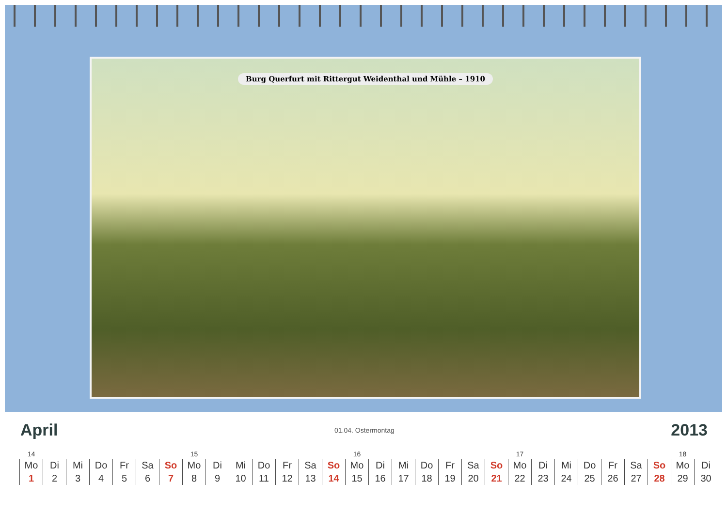Burg Querfurt mit Rittergut Weidenthal und Mühle – 1910
April
01.04. Ostermontag
2013
| 14 | | | | | | | 15 | | | | | | | 16 | | | | | | | 17 | | | | | | | 18 | |
| Mo | Di | Mi | Do | Fr | Sa | So | Mo | Di | Mi | Do | Fr | Sa | So | Mo | Di | Mi | Do | Fr | Sa | So | Mo | Di | Mi | Do | Fr | Sa | So | Mo | Di |
| 1 | 2 | 3 | 4 | 5 | 6 | 7 | 8 | 9 | 10 | 11 | 12 | 13 | 14 | 15 | 16 | 17 | 18 | 19 | 20 | 21 | 22 | 23 | 24 | 25 | 26 | 27 | 28 | 29 | 30 |